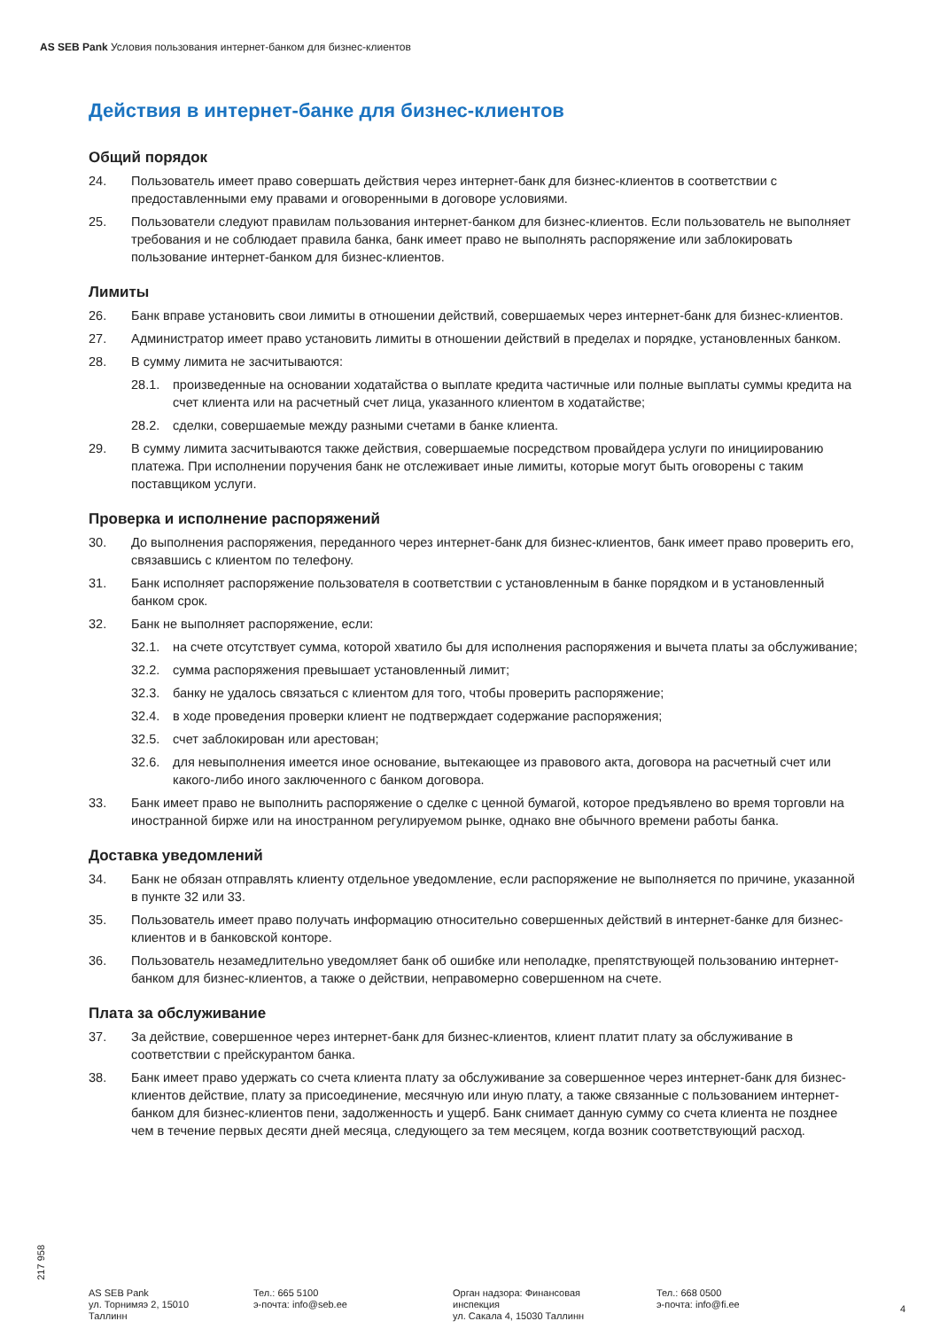AS SEB Pank Условия пользования интернет-банком для бизнес-клиентов
Действия в интернет-банке для бизнес-клиентов
Общий порядок
24. Пользователь имеет право совершать действия через интернет-банк для бизнес-клиентов в соответствии с предоставленными ему правами и оговоренными в договоре условиями.
25. Пользователи следуют правилам пользования интернет-банком для бизнес-клиентов. Если пользователь не выполняет требования и не соблюдает правила банка, банк имеет право не выполнять распоряжение или заблокировать пользование интернет-банком для бизнес-клиентов.
Лимиты
26. Банк вправе установить свои лимиты в отношении действий, совершаемых через интернет-банк для бизнес-клиентов.
27. Администратор имеет право установить лимиты в отношении действий в пределах и порядке, установленных банком.
28. В сумму лимита не засчитываются:
28.1. произведенные на основании ходатайства о выплате кредита частичные или полные выплаты суммы кредита на счет клиента или на расчетный счет лица, указанного клиентом в ходатайстве;
28.2. сделки, совершаемые между разными счетами в банке клиента.
29. В сумму лимита засчитываются также действия, совершаемые посредством провайдера услуги по инициированию платежа. При исполнении поручения банк не отслеживает иные лимиты, которые могут быть оговорены с таким поставщиком услуги.
Проверка и исполнение распоряжений
30. До выполнения распоряжения, переданного через интернет-банк для бизнес-клиентов, банк имеет право проверить его, связавшись с клиентом по телефону.
31. Банк исполняет распоряжение пользователя в соответствии с установленным в банке порядком и в установленный банком срок.
32. Банк не выполняет распоряжение, если:
32.1. на счете отсутствует сумма, которой хватило бы для исполнения распоряжения и вычета платы за обслуживание;
32.2. сумма распоряжения превышает установленный лимит;
32.3. банку не удалось связаться с клиентом для того, чтобы проверить распоряжение;
32.4. в ходе проведения проверки клиент не подтверждает содержание распоряжения;
32.5. счет заблокирован или арестован;
32.6. для невыполнения имеется иное основание, вытекающее из правового акта, договора на расчетный счет или какого-либо иного заключенного с банком договора.
33. Банк имеет право не выполнить распоряжение о сделке с ценной бумагой, которое предъявлено во время торговли на иностранной бирже или на иностранном регулируемом рынке, однако вне обычного времени работы банка.
Доставка уведомлений
34. Банк не обязан отправлять клиенту отдельное уведомление, если распоряжение не выполняется по причине, указанной в пункте 32 или 33.
35. Пользователь имеет право получать информацию относительно совершенных действий в интернет-банке для бизнес-клиентов и в банковской конторе.
36. Пользователь незамедлительно уведомляет банк об ошибке или неполадке, препятствующей пользованию интернет-банком для бизнес-клиентов, а также о действии, неправомерно совершенном на счете.
Плата за обслуживание
37. За действие, совершенное через интернет-банк для бизнес-клиентов, клиент платит плату за обслуживание в соответствии с прейскурантом банка.
38. Банк имеет право удержать со счета клиента плату за обслуживание за совершенное через интернет-банк для бизнес-клиентов действие, плату за присоединение, месячную или иную плату, а также связанные с пользованием интернет-банком для бизнес-клиентов пени, задолженность и ущерб. Банк снимает данную сумму со счета клиента не позднее чем в течение первых десяти дней месяца, следующего за тем месяцем, когда возник соответствующий расход.
217 958
AS SEB Pank
ул. Торнимяэ 2, 15010
Таллинн
Тел.: 665 5100
э-почта: info@seb.ee
Орган надзора: Финансовая
инспекция
ул. Сакала 4, 15030 Таллинн
Тел.: 668 0500
э-почта: info@fi.ee
4